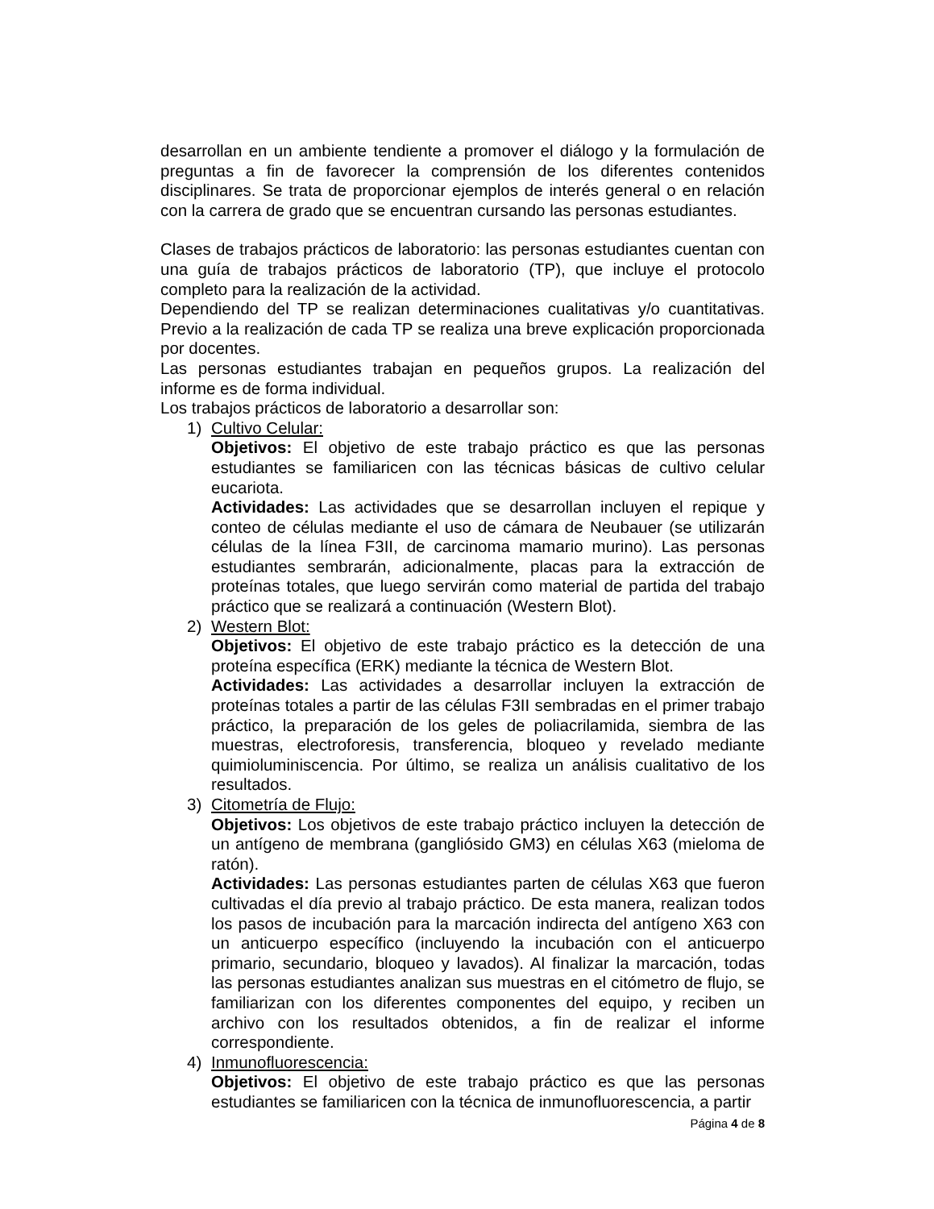desarrollan en un ambiente tendiente a promover el diálogo y la formulación de preguntas a fin de favorecer la comprensión de los diferentes contenidos disciplinares. Se trata de proporcionar ejemplos de interés general o en relación con la carrera de grado que se encuentran cursando las personas estudiantes.
Clases de trabajos prácticos de laboratorio: las personas estudiantes cuentan con una guía de trabajos prácticos de laboratorio (TP), que incluye el protocolo completo para la realización de la actividad.
Dependiendo del TP se realizan determinaciones cualitativas y/o cuantitativas. Previo a la realización de cada TP se realiza una breve explicación proporcionada por docentes.
Las personas estudiantes trabajan en pequeños grupos. La realización del informe es de forma individual.
Los trabajos prácticos de laboratorio a desarrollar son:
1) Cultivo Celular:
Objetivos: El objetivo de este trabajo práctico es que las personas estudiantes se familiaricen con las técnicas básicas de cultivo celular eucariota.
Actividades: Las actividades que se desarrollan incluyen el repique y conteo de células mediante el uso de cámara de Neubauer (se utilizarán células de la línea F3II, de carcinoma mamario murino). Las personas estudiantes sembrarán, adicionalmente, placas para la extracción de proteínas totales, que luego servirán como material de partida del trabajo práctico que se realizará a continuación (Western Blot).
2) Western Blot:
Objetivos: El objetivo de este trabajo práctico es la detección de una proteína específica (ERK) mediante la técnica de Western Blot.
Actividades: Las actividades a desarrollar incluyen la extracción de proteínas totales a partir de las células F3II sembradas en el primer trabajo práctico, la preparación de los geles de poliacrilamida, siembra de las muestras, electroforesis, transferencia, bloqueo y revelado mediante quimioluminiscencia. Por último, se realiza un análisis cualitativo de los resultados.
3) Citometría de Flujo:
Objetivos: Los objetivos de este trabajo práctico incluyen la detección de un antígeno de membrana (gangliósido GM3) en células X63 (mieloma de ratón).
Actividades: Las personas estudiantes parten de células X63 que fueron cultivadas el día previo al trabajo práctico. De esta manera, realizan todos los pasos de incubación para la marcación indirecta del antígeno X63 con un anticuerpo específico (incluyendo la incubación con el anticuerpo primario, secundario, bloqueo y lavados). Al finalizar la marcación, todas las personas estudiantes analizan sus muestras en el citómetro de flujo, se familiarizan con los diferentes componentes del equipo, y reciben un archivo con los resultados obtenidos, a fin de realizar el informe correspondiente.
4) Inmunofluorescencia:
Objetivos: El objetivo de este trabajo práctico es que las personas estudiantes se familiaricen con la técnica de inmunofluorescencia, a partir
Página 4 de 8